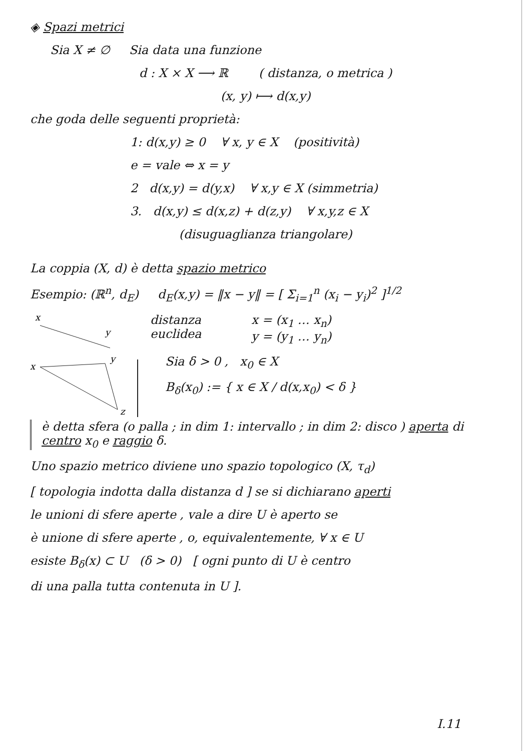◈ Spazi metrici
Sia X ≠ ∅ Sia data una funzione
d : X × X ⟶ ℝ ( distanza, o metrica )
(x, y) ⟼ d(x,y)
che goda delle seguenti proprietà:
1: d(x,y) ≥ 0 ∀ x, y ∈ X (positività)
e = vale ⇔ x = y
2 d(x,y) = d(y,x) ∀ x,y ∈ X (simmetria)
3. d(x,y) ≤ d(x,z) + d(z,y) ∀ x,y,z ∈ X
(disuguaglianza triangolare)
La coppia (X, d) è detta spazio metrico
Esempio: (ℝ<sup>n</sup>, d<sub>E</sub>) d<sub>E</sub>(x,y) = ‖x − y‖ = [ Σ<sub>i=1</sub><sup>n</sup> (x<sub>i</sub> − y<sub>i</sub>)<sup>2</sup> ]<sup>1/2</sup>
x
y
distanza
euclidea
x = (x<sub>1</sub> … x<sub>n</sub>)
y = (y<sub>1</sub> … y<sub>n</sub>)
x
y
z
Sia δ > 0 , x<sub>0</sub> ∈ X
B<sub>δ</sub>(x<sub>0</sub>) := { x ∈ X / d(x,x<sub>0</sub>) < δ }
è detta sfera (o palla ; in dim 1: intervallo ; in dim 2: disco ) aperta di centro x<sub>0</sub> e raggio δ.
Uno spazio metrico diviene uno spazio topologico (X, τ<sub>d</sub>)
[ topologia indotta dalla distanza d ] se si dichiarano aperti
le unioni di sfere aperte , vale a dire U è aperto se
è unione di sfere aperte , o, equivalentemente, ∀ x ∈ U
esiste B<sub>δ</sub>(x) ⊂ U (δ > 0) [ ogni punto di U è centro
di una palla tutta contenuta in U ].
I.11